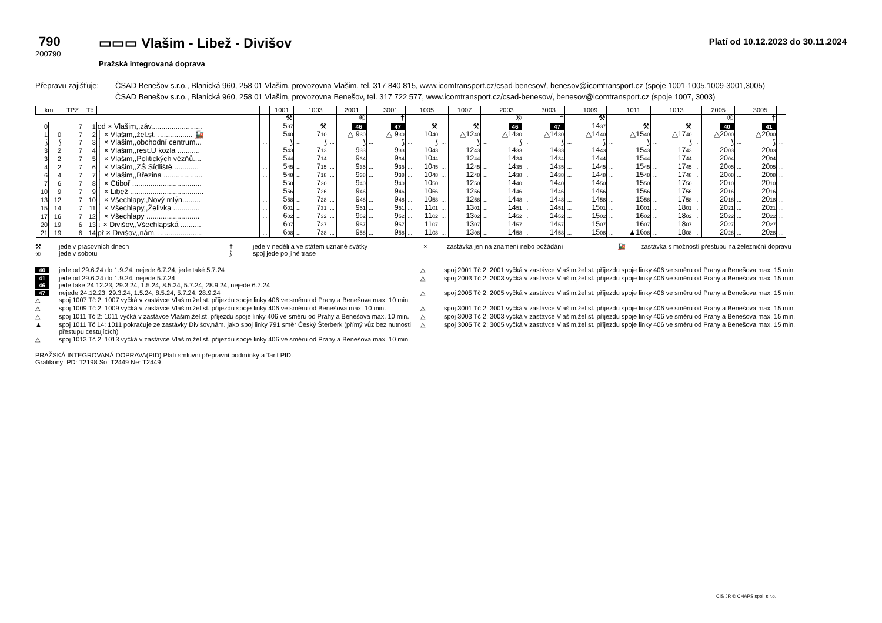790
200790
▭▭▭ Vlašim - Libež - Divišov
Pražská integrovaná doprava
Platí od 10.12.2023 do 30.11.2024
Přepravu zajišťuje:
ČSAD Benešov s.r.o., Blanická 960, 258 01 Vlašim, provozovna Vlašim, tel. 317 840 815, www.icomtransport.cz/csad-benesov/, benesov@icomtransport.cz (spoje 1001-1005,1009-3001,3005)
ČSAD Benešov s.r.o., Blanická 960, 258 01 Vlašim, provozovna Benešov, tel. 317 722 577, www.icomtransport.cz/csad-benesov/, benesov@icomtransport.cz (spoje 1007, 3003)
| km | | TPZ | Tč | | | 1001 | | 1003 | | 2001 | | 3001 | | 1005 | | 1007 | | 2003 | | 3003 | | 1009 | | 1011 | | 1013 | | 2005 | | 3005 | |
| --- | --- | --- | --- | --- | --- | --- | --- | --- | --- | --- | --- | --- | --- | --- | --- | --- | --- | --- | --- | --- | --- | --- | --- | --- | --- | --- | --- | --- | --- | --- | --- |
| | | | | | | ⚒ | | | | ⑥ | | † | | | | | | ⑥ | | † | | ⚒ | | | | | | ⑥ | | † | |
| 0 | | 7 | 1 | od × Vlašim,,záv......................... | ... | 5 37 | ... | ⚒ | ... | 46 | ... | 47 | ... | ⚒ | ... | ⚒ | ... | 46 | ... | 47 | ... | 14 37 | ... | ⚒ | ... | ⚒ | ... | 40 | ... | 41 | ... |
| 1 | 0 | 7 | 2 | │ × Vlašim,,žel.st. ................. 🚂 | ... | 5 40 | ... | 7 10 | ... | △ 9 30 | ... | △ 9 30 | ... | 10 40 | ... | △12 40 | ... | △14 30 | ... | △14 30 | ... | △14 40 | ... | △15 40 | ... | △17 40 | ... | △20 00 | ... | △20 00 | ... |
| ⟆ | ⟆ | 7 | 3 | │ × Vlašim,,obchodní centrum... | ... | ⟆ | ... | ⟆ | ... | ⟆ | ... | ⟆ | ... | ⟆ | ... | ⟆ | ... | ⟆ | ... | ⟆ | ... | ⟆ | ... | ⟆ | ... | ⟆ | ... | ⟆ | ... | ⟆ | ... |
| 3 | 2 | 7 | 4 | │ × Vlašim,,rest.U kozla ........... | ... | 5 43 | ... | 7 13 | ... | 9 33 | ... | 9 33 | ... | 10 43 | ... | 12 43 | ... | 14 33 | ... | 14 33 | ... | 14 43 | ... | 15 43 | ... | 17 43 | ... | 20 03 | ... | 20 03 | ... |
| 3 | 2 | 7 | 5 | │ × Vlašim,,Politických vězňů.... | ... | 5 44 | ... | 7 14 | ... | 9 34 | ... | 9 34 | ... | 10 44 | ... | 12 44 | ... | 14 34 | ... | 14 34 | ... | 14 44 | ... | 15 44 | ... | 17 44 | ... | 20 04 | ... | 20 04 | ... |
| 4 | 2 | 7 | 6 | │ × Vlašim,,ZŠ Sídliště............. | ... | 5 45 | ... | 7 15 | ... | 9 35 | ... | 9 35 | ... | 10 45 | ... | 12 45 | ... | 14 35 | ... | 14 35 | ... | 14 45 | ... | 15 45 | ... | 17 45 | ... | 20 05 | ... | 20 05 | ... |
| 6 | 4 | 7 | 7 | │ × Vlašim,,Březina ................... | ... | 5 48 | ... | 7 18 | ... | 9 38 | ... | 9 38 | ... | 10 48 | ... | 12 48 | ... | 14 38 | ... | 14 38 | ... | 14 48 | ... | 15 48 | ... | 17 48 | ... | 20 08 | ... | 20 08 | ... |
| 7 | 6 | 7 | 8 | │ × Ctiboř .................................. | ... | 5 50 | ... | 7 20 | ... | 9 40 | ... | 9 40 | ... | 10 50 | ... | 12 50 | ... | 14 40 | ... | 14 40 | ... | 14 50 | ... | 15 50 | ... | 17 50 | ... | 20 10 | ... | 20 10 | ... |
| 10 | 9 | 7 | 9 | │ × Libež .................................... | ... | 5 56 | ... | 7 26 | ... | 9 46 | ... | 9 46 | ... | 10 56 | ... | 12 56 | ... | 14 46 | ... | 14 46 | ... | 14 56 | ... | 15 56 | ... | 17 56 | ... | 20 16 | ... | 20 16 | ... |
| 13 | 12 | 7 | 10 | │ × Všechlapy,,Nový mlýn......... | ... | 5 58 | ... | 7 28 | ... | 9 48 | ... | 9 48 | ... | 10 58 | ... | 12 58 | ... | 14 48 | ... | 14 48 | ... | 14 58 | ... | 15 58 | ... | 17 58 | ... | 20 18 | ... | 20 18 | ... |
| 15 | 14 | 7 | 11 | │ × Všechlapy,,Želivka ............. | ... | 6 01 | ... | 7 31 | ... | 9 51 | ... | 9 51 | ... | 11 01 | ... | 13 01 | ... | 14 51 | ... | 14 51 | ... | 15 01 | ... | 16 01 | ... | 18 01 | ... | 20 21 | ... | 20 21 | ... |
| 17 | 16 | 7 | 12 | │ × Všechlapy .......................... | ... | 6 02 | ... | 7 32 | ... | 9 52 | ... | 9 52 | ... | 11 02 | ... | 13 02 | ... | 14 52 | ... | 14 52 | ... | 15 02 | ... | 16 02 | ... | 18 02 | ... | 20 22 | ... | 20 22 | ... |
| 20 | 19 | 6 | 13 | ↓ × Divišov,,Všechlapská .......... | ... | 6 07 | ... | 7 37 | ... | 9 57 | ... | 9 57 | ... | 11 07 | ... | 13 07 | ... | 14 57 | ... | 14 57 | ... | 15 07 | ... | 16 07 | ... | 18 07 | ... | 20 27 | ... | 20 27 | ... |
| 21 | 19 | 6 | 14 | př × Divišov,,nám. ...................... | ... | 6 08 | ... | 7 38 | ... | 9 58 | ... | 9 58 | ... | 11 08 | ... | 13 08 | ... | 14 58 | ... | 14 58 | ... | 15 08 | ... | ▲16 08 | ... | 18 08 | ... | 20 28 | ... | 20 28 | ... |
⚒
⑥
jede v pracovních dnech
jede v sobotu
†
⟆
jede v neděli a ve státem uznané svátky
spoj jede po jiné trase
×
zastávka jen na znamení nebo požádání
🚂
zastávka s možností přestupu na železniční dopravu
40
jede od 29.6.24 do 1.9.24, nejede 6.7.24, jede také 5.7.24
△
spoj 2001 Tč 2: 2001 vyčká v zastávce Vlašim,žel.st. příjezdu spoje linky 406 ve směru od Prahy a Benešova max. 15 min.
41
46
jede od 29.6.24 do 1.9.24, nejede 5.7.24
jede také 24.12.23, 29.3.24, 1.5.24, 8.5.24, 5.7.24, 28.9.24, nejede 6.7.24
△
spoj 2003 Tč 2: 2003 vyčká v zastávce Vlašim,žel.st. příjezdu spoje linky 406 ve směru od Prahy a Benešova max. 15 min.
47
△
nejede 24.12.23, 29.3.24, 1.5.24, 8.5.24, 5.7.24, 28.9.24
spoj 1007 Tč 2: 1007 vyčká v zastávce Vlašim,žel.st. příjezdu spoje linky 406 ve směru od Prahy a Benešova max. 10 min.
△
spoj 2005 Tč 2: 2005 vyčká v zastávce Vlašim,žel.st. příjezdu spoje linky 406 ve směru od Prahy a Benešova max. 15 min.
△
spoj 1009 Tč 2: 1009 vyčká v zastávce Vlašim,žel.st. příjezdu spoje linky 406 ve směru od Benešova max. 10 min.
△
spoj 3001 Tč 2: 3001 vyčká v zastávce Vlašim,žel.st. příjezdu spoje linky 406 ve směru od Prahy a Benešova max. 15 min.
△
spoj 1011 Tč 2: 1011 vyčká v zastávce Vlašim,žel.st. příjezdu spoje linky 406 ve směru od Prahy a Benešova max. 10 min.
△
spoj 3003 Tč 2: 3003 vyčká v zastávce Vlašim,žel.st. příjezdu spoje linky 406 ve směru od Prahy a Benešova max. 15 min.
▲
spoj 1011 Tč 14: 1011 pokračuje ze zastávky Divišov,nám. jako spoj linky 791 směr Český Šterberk (přímý vůz bez nutnosti přestupu cestujících)
△
spoj 3005 Tč 2: 3005 vyčká v zastávce Vlašim,žel.st. příjezdu spoje linky 406 ve směru od Prahy a Benešova max. 15 min.
△
spoj 1013 Tč 2: 1013 vyčká v zastávce Vlašim,žel.st. příjezdu spoje linky 406 ve směru od Prahy a Benešova max. 10 min.
PRAŽSKÁ INTEGROVANÁ DOPRAVA(PID) Platí smluvní přepravní podmínky a Tarif PID.
Grafikony: PD: T2198 So: T2449 Ne: T2449
CIS JŘ © CHAPS spol. s r.o.